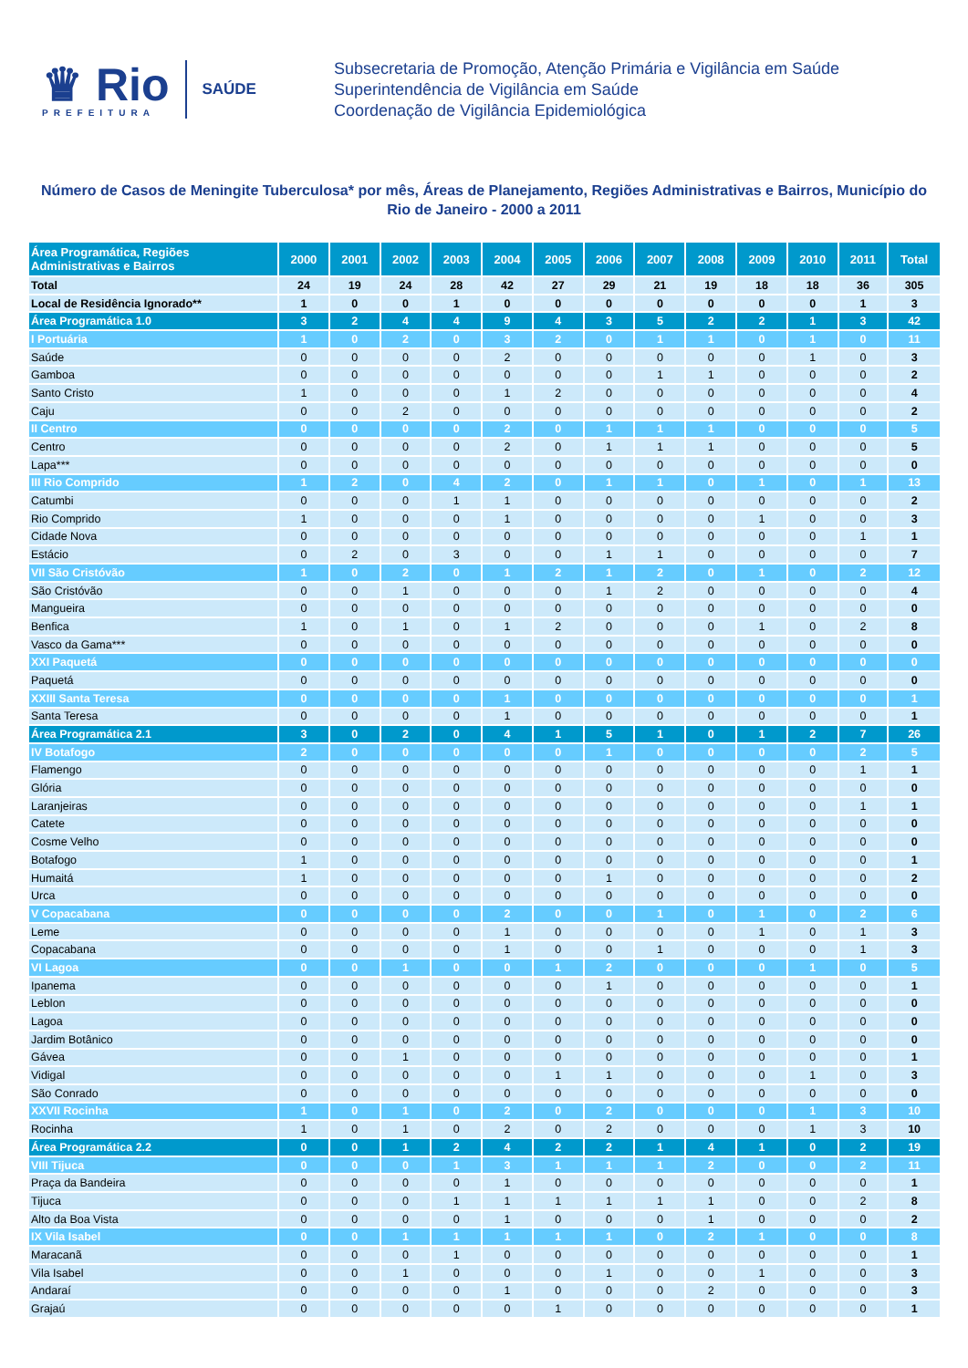♛ Rio
PREFEITURA
SAÚDE
Subsecretaria de Promoção, Atenção Primária e Vigilância em Saúde
Superintendência de Vigilância em Saúde
Coordenação de Vigilância Epidemiológica
Número de Casos de Meningite Tuberculosa* por mês, Áreas de Planejamento, Regiões Administrativas e Bairros, Município do Rio de Janeiro - 2000 a 2011
| Área Programática, Regiões Administrativas e Bairros | 2000 | 2001 | 2002 | 2003 | 2004 | 2005 | 2006 | 2007 | 2008 | 2009 | 2010 | 2011 | Total |
| --- | --- | --- | --- | --- | --- | --- | --- | --- | --- | --- | --- | --- | --- |
| Total | 24 | 19 | 24 | 28 | 42 | 27 | 29 | 21 | 19 | 18 | 18 | 36 | 305 |
| Local de Residência Ignorado** | 1 | 0 | 0 | 1 | 0 | 0 | 0 | 0 | 0 | 0 | 0 | 1 | 3 |
| Área Programática 1.0 | 3 | 2 | 4 | 4 | 9 | 4 | 3 | 5 | 2 | 2 | 1 | 3 | 42 |
| I Portuária | 1 | 0 | 2 | 0 | 3 | 2 | 0 | 1 | 1 | 0 | 1 | 0 | 11 |
| Saúde | 0 | 0 | 0 | 0 | 2 | 0 | 0 | 0 | 0 | 0 | 1 | 0 | 3 |
| Gamboa | 0 | 0 | 0 | 0 | 0 | 0 | 0 | 1 | 1 | 0 | 0 | 0 | 2 |
| Santo Cristo | 1 | 0 | 0 | 0 | 1 | 2 | 0 | 0 | 0 | 0 | 0 | 0 | 4 |
| Caju | 0 | 0 | 2 | 0 | 0 | 0 | 0 | 0 | 0 | 0 | 0 | 0 | 2 |
| II Centro | 0 | 0 | 0 | 0 | 2 | 0 | 1 | 1 | 1 | 0 | 0 | 0 | 5 |
| Centro | 0 | 0 | 0 | 0 | 2 | 0 | 1 | 1 | 1 | 0 | 0 | 0 | 5 |
| Lapa*** | 0 | 0 | 0 | 0 | 0 | 0 | 0 | 0 | 0 | 0 | 0 | 0 | 0 |
| III Rio Comprido | 1 | 2 | 0 | 4 | 2 | 0 | 1 | 1 | 0 | 1 | 0 | 1 | 13 |
| Catumbi | 0 | 0 | 0 | 1 | 1 | 0 | 0 | 0 | 0 | 0 | 0 | 0 | 2 |
| Rio Comprido | 1 | 0 | 0 | 0 | 1 | 0 | 0 | 0 | 0 | 1 | 0 | 0 | 3 |
| Cidade Nova | 0 | 0 | 0 | 0 | 0 | 0 | 0 | 0 | 0 | 0 | 0 | 1 | 1 |
| Estácio | 0 | 2 | 0 | 3 | 0 | 0 | 1 | 1 | 0 | 0 | 0 | 0 | 7 |
| VII São Cristóvão | 1 | 0 | 2 | 0 | 1 | 2 | 1 | 2 | 0 | 1 | 0 | 2 | 12 |
| São Cristóvão | 0 | 0 | 1 | 0 | 0 | 0 | 1 | 2 | 0 | 0 | 0 | 0 | 4 |
| Mangueira | 0 | 0 | 0 | 0 | 0 | 0 | 0 | 0 | 0 | 0 | 0 | 0 | 0 |
| Benfica | 1 | 0 | 1 | 0 | 1 | 2 | 0 | 0 | 0 | 1 | 0 | 2 | 8 |
| Vasco da Gama*** | 0 | 0 | 0 | 0 | 0 | 0 | 0 | 0 | 0 | 0 | 0 | 0 | 0 |
| XXI Paquetá | 0 | 0 | 0 | 0 | 0 | 0 | 0 | 0 | 0 | 0 | 0 | 0 | 0 |
| Paquetá | 0 | 0 | 0 | 0 | 0 | 0 | 0 | 0 | 0 | 0 | 0 | 0 | 0 |
| XXIII Santa Teresa | 0 | 0 | 0 | 0 | 1 | 0 | 0 | 0 | 0 | 0 | 0 | 0 | 1 |
| Santa Teresa | 0 | 0 | 0 | 0 | 1 | 0 | 0 | 0 | 0 | 0 | 0 | 0 | 1 |
| Área Programática 2.1 | 3 | 0 | 2 | 0 | 4 | 1 | 5 | 1 | 0 | 1 | 2 | 7 | 26 |
| IV Botafogo | 2 | 0 | 0 | 0 | 0 | 0 | 1 | 0 | 0 | 0 | 0 | 2 | 5 |
| Flamengo | 0 | 0 | 0 | 0 | 0 | 0 | 0 | 0 | 0 | 0 | 0 | 1 | 1 |
| Glória | 0 | 0 | 0 | 0 | 0 | 0 | 0 | 0 | 0 | 0 | 0 | 0 | 0 |
| Laranjeiras | 0 | 0 | 0 | 0 | 0 | 0 | 0 | 0 | 0 | 0 | 0 | 1 | 1 |
| Catete | 0 | 0 | 0 | 0 | 0 | 0 | 0 | 0 | 0 | 0 | 0 | 0 | 0 |
| Cosme Velho | 0 | 0 | 0 | 0 | 0 | 0 | 0 | 0 | 0 | 0 | 0 | 0 | 0 |
| Botafogo | 1 | 0 | 0 | 0 | 0 | 0 | 0 | 0 | 0 | 0 | 0 | 0 | 1 |
| Humaitá | 1 | 0 | 0 | 0 | 0 | 0 | 1 | 0 | 0 | 0 | 0 | 0 | 2 |
| Urca | 0 | 0 | 0 | 0 | 0 | 0 | 0 | 0 | 0 | 0 | 0 | 0 | 0 |
| V Copacabana | 0 | 0 | 0 | 0 | 2 | 0 | 0 | 1 | 0 | 1 | 0 | 2 | 6 |
| Leme | 0 | 0 | 0 | 0 | 1 | 0 | 0 | 0 | 0 | 1 | 0 | 1 | 3 |
| Copacabana | 0 | 0 | 0 | 0 | 1 | 0 | 0 | 1 | 0 | 0 | 0 | 1 | 3 |
| VI Lagoa | 0 | 0 | 1 | 0 | 0 | 1 | 2 | 0 | 0 | 0 | 1 | 0 | 5 |
| Ipanema | 0 | 0 | 0 | 0 | 0 | 0 | 1 | 0 | 0 | 0 | 0 | 0 | 1 |
| Leblon | 0 | 0 | 0 | 0 | 0 | 0 | 0 | 0 | 0 | 0 | 0 | 0 | 0 |
| Lagoa | 0 | 0 | 0 | 0 | 0 | 0 | 0 | 0 | 0 | 0 | 0 | 0 | 0 |
| Jardim Botânico | 0 | 0 | 0 | 0 | 0 | 0 | 0 | 0 | 0 | 0 | 0 | 0 | 0 |
| Gávea | 0 | 0 | 1 | 0 | 0 | 0 | 0 | 0 | 0 | 0 | 0 | 0 | 1 |
| Vidigal | 0 | 0 | 0 | 0 | 0 | 1 | 1 | 0 | 0 | 0 | 1 | 0 | 3 |
| São Conrado | 0 | 0 | 0 | 0 | 0 | 0 | 0 | 0 | 0 | 0 | 0 | 0 | 0 |
| XXVII Rocinha | 1 | 0 | 1 | 0 | 2 | 0 | 2 | 0 | 0 | 0 | 1 | 3 | 10 |
| Rocinha | 1 | 0 | 1 | 0 | 2 | 0 | 2 | 0 | 0 | 0 | 1 | 3 | 10 |
| Área Programática 2.2 | 0 | 0 | 1 | 2 | 4 | 2 | 2 | 1 | 4 | 1 | 0 | 2 | 19 |
| VIII Tijuca | 0 | 0 | 0 | 1 | 3 | 1 | 1 | 1 | 2 | 0 | 0 | 2 | 11 |
| Praça da Bandeira | 0 | 0 | 0 | 0 | 1 | 0 | 0 | 0 | 0 | 0 | 0 | 0 | 1 |
| Tijuca | 0 | 0 | 0 | 1 | 1 | 1 | 1 | 1 | 1 | 0 | 0 | 2 | 8 |
| Alto da Boa Vista | 0 | 0 | 0 | 0 | 1 | 0 | 0 | 0 | 1 | 0 | 0 | 0 | 2 |
| IX Vila Isabel | 0 | 0 | 1 | 1 | 1 | 1 | 1 | 0 | 2 | 1 | 0 | 0 | 8 |
| Maracanã | 0 | 0 | 0 | 1 | 0 | 0 | 0 | 0 | 0 | 0 | 0 | 0 | 1 |
| Vila Isabel | 0 | 0 | 1 | 0 | 0 | 0 | 1 | 0 | 0 | 1 | 0 | 0 | 3 |
| Andaraí | 0 | 0 | 0 | 0 | 1 | 0 | 0 | 0 | 2 | 0 | 0 | 0 | 3 |
| Grajaú | 0 | 0 | 0 | 0 | 0 | 1 | 0 | 0 | 0 | 0 | 0 | 0 | 1 |